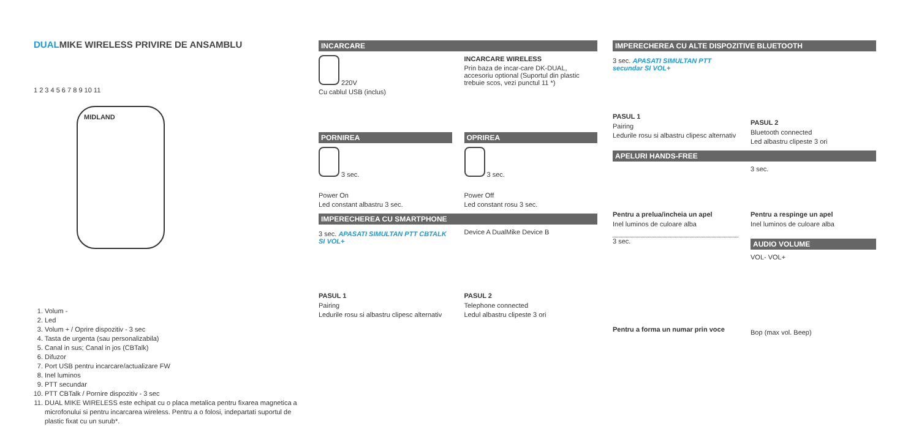DUALMIKE WIRELESS PRIVIRE DE ANSAMBLU
1 2 3 4 5 6 7 8 9 10 11
MIDLAND
1. Volum -
2. Led
3. Volum + / Oprire dispozitiv - 3 sec
4. Tasta de urgenta (sau personalizabila)
5. Canal in sus; Canal in jos (CBTalk)
6. Difuzor
7. Port USB pentru incarcare/actualizare FW
8. Inel luminos
9. PTT secundar
10. PTT CBTalk / Pornire dispozitiv - 3 sec
11. DUAL MIKE WIRELESS este echipat cu o placa metalica pentru fixarea magnetica a microfonului si pentru incarcarea wireless. Pentru a o folosi, indepartati suportul de plastic fixat cu un surub*.
INCARCARE
220V
Cu cablul USB (inclus)
INCARCARE WIRELESS
Prin baza de incar-care DK-DUAL, accesoriu optional (Suportul din plastic trebuie scos, vezi punctul 11 *)
PORNIREA
3 sec.
Power On
Led constant albastru 3 sec.
OPRIREA
3 sec.
Power Off
Led constant rosu 3 sec.
IMPERECHEREA CU SMARTPHONE
3 sec. APASATI SIMULTAN PTT CBTALK SI VOL+
PASUL 1
Pairing
Ledurile rosu si albastru clipesc alternativ
Device A DualMike Device B
PASUL 2
Telephone connected
Ledul albastru clipeste 3 ori
IMPERECHEREA CU ALTE DISPOZITIVE BLUETOOTH
3 sec. APASATI SIMULTAN PTT secundar SI VOL+
PASUL 1
Pairing
Ledurile rosu si albastru clipesc alternativ
PASUL 2
Bluetooth connected
Led albastru clipeste 3 ori
APELURI HANDS-FREE
Pentru a prelua/incheia un apel
Inel luminos de culoare alba
3 sec.
Pentru a forma un numar prin voce
3 sec.
Pentru a respinge un apel
Inel luminos de culoare alba
AUDIO VOLUME
VOL- VOL+
Bop (max vol. Beep)